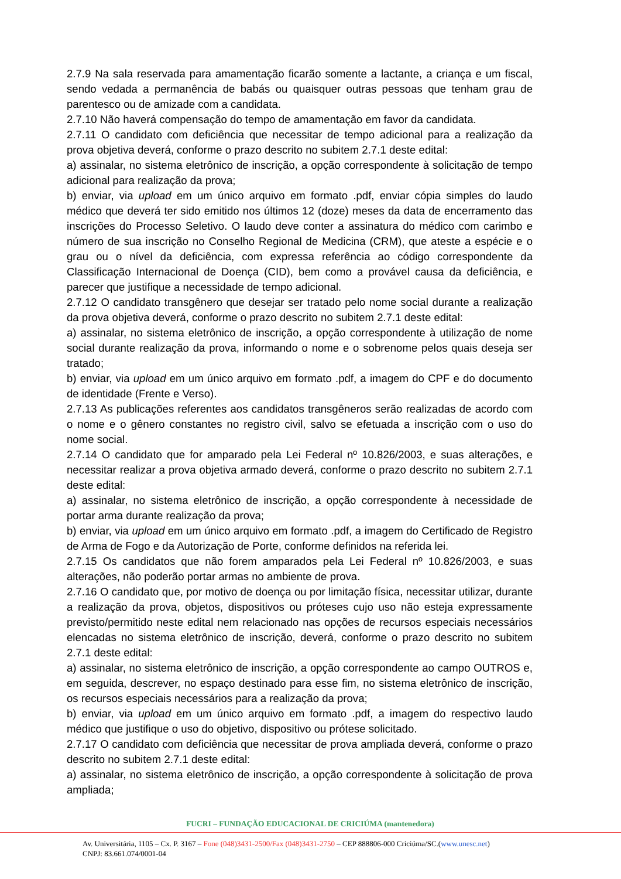2.7.9 Na sala reservada para amamentação ficarão somente a lactante, a criança e um fiscal, sendo vedada a permanência de babás ou quaisquer outras pessoas que tenham grau de parentesco ou de amizade com a candidata.
2.7.10 Não haverá compensação do tempo de amamentação em favor da candidata.
2.7.11 O candidato com deficiência que necessitar de tempo adicional para a realização da prova objetiva deverá, conforme o prazo descrito no subitem 2.7.1 deste edital:
a) assinalar, no sistema eletrônico de inscrição, a opção correspondente à solicitação de tempo adicional para realização da prova;
b) enviar, via upload em um único arquivo em formato .pdf, enviar cópia simples do laudo médico que deverá ter sido emitido nos últimos 12 (doze) meses da data de encerramento das inscrições do Processo Seletivo. O laudo deve conter a assinatura do médico com carimbo e número de sua inscrição no Conselho Regional de Medicina (CRM), que ateste a espécie e o grau ou o nível da deficiência, com expressa referência ao código correspondente da Classificação Internacional de Doença (CID), bem como a provável causa da deficiência, e parecer que justifique a necessidade de tempo adicional.
2.7.12 O candidato transgênero que desejar ser tratado pelo nome social durante a realização da prova objetiva deverá, conforme o prazo descrito no subitem 2.7.1 deste edital:
a) assinalar, no sistema eletrônico de inscrição, a opção correspondente à utilização de nome social durante realização da prova, informando o nome e o sobrenome pelos quais deseja ser tratado;
b) enviar, via upload em um único arquivo em formato .pdf, a imagem do CPF e do documento de identidade (Frente e Verso).
2.7.13 As publicações referentes aos candidatos transgêneros serão realizadas de acordo com o nome e o gênero constantes no registro civil, salvo se efetuada a inscrição com o uso do nome social.
2.7.14 O candidato que for amparado pela Lei Federal nº 10.826/2003, e suas alterações, e necessitar realizar a prova objetiva armado deverá, conforme o prazo descrito no subitem 2.7.1 deste edital:
a) assinalar, no sistema eletrônico de inscrição, a opção correspondente à necessidade de portar arma durante realização da prova;
b) enviar, via upload em um único arquivo em formato .pdf, a imagem do Certificado de Registro de Arma de Fogo e da Autorização de Porte, conforme definidos na referida lei.
2.7.15 Os candidatos que não forem amparados pela Lei Federal nº 10.826/2003, e suas alterações, não poderão portar armas no ambiente de prova.
2.7.16 O candidato que, por motivo de doença ou por limitação física, necessitar utilizar, durante a realização da prova, objetos, dispositivos ou próteses cujo uso não esteja expressamente previsto/permitido neste edital nem relacionado nas opções de recursos especiais necessários elencadas no sistema eletrônico de inscrição, deverá, conforme o prazo descrito no subitem 2.7.1 deste edital:
a) assinalar, no sistema eletrônico de inscrição, a opção correspondente ao campo OUTROS e, em seguida, descrever, no espaço destinado para esse fim, no sistema eletrônico de inscrição, os recursos especiais necessários para a realização da prova;
b) enviar, via upload em um único arquivo em formato .pdf, a imagem do respectivo laudo médico que justifique o uso do objetivo, dispositivo ou prótese solicitado.
2.7.17 O candidato com deficiência que necessitar de prova ampliada deverá, conforme o prazo descrito no subitem 2.7.1 deste edital:
a) assinalar, no sistema eletrônico de inscrição, a opção correspondente à solicitação de prova ampliada;
FUCRI – FUNDAÇÃO EDUCACIONAL DE CRICIÚMA (mantenedora)
Av. Universitária, 1105 – Cx. P. 3167 – Fone (048)3431-2500/Fax (048)3431-2750 – CEP 888806-000 Criciúma/SC.(www.unesc.net)
CNPJ: 83.661.074/0001-04